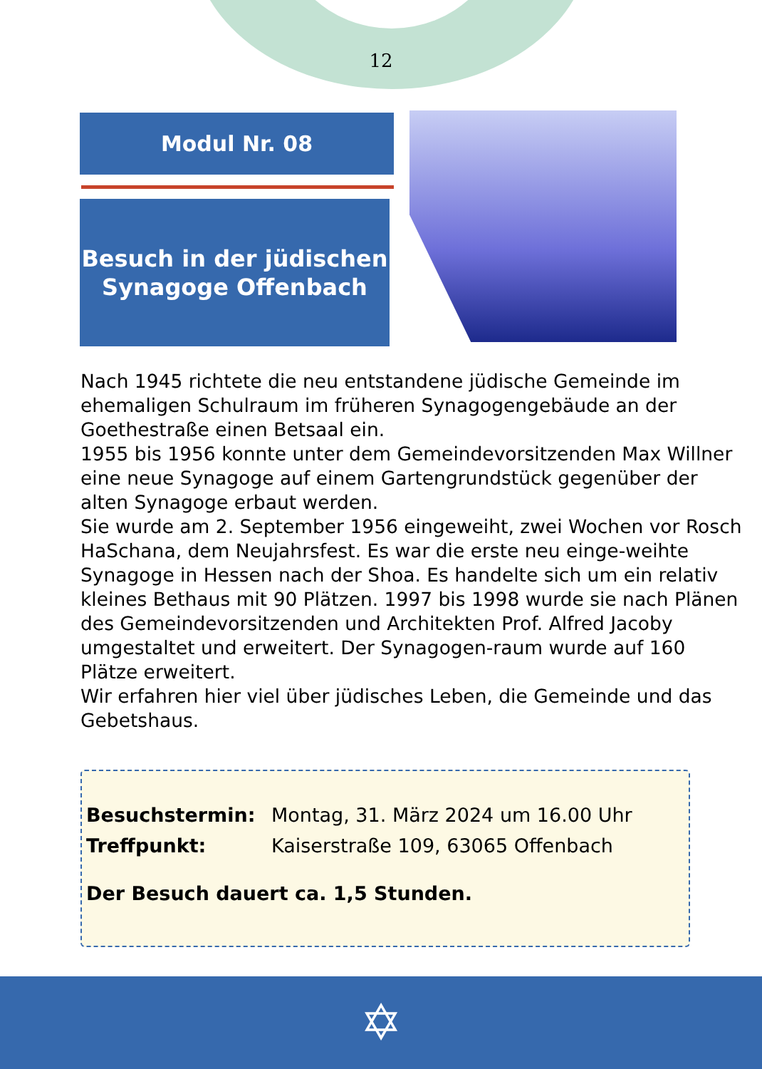12
Modul Nr. 08
Besuch in der jüdischen
Synagoge Offenbach
Nach 1945 richtete die neu entstandene jüdische Gemeinde im ehemaligen Schulraum im früheren Synagogengebäude an der Goethestraße einen Betsaal ein.
1955 bis 1956 konnte unter dem Gemeindevorsitzenden Max Willner eine neue Synagoge auf einem Gartengrundstück gegenüber der alten Synagoge erbaut werden.
Sie wurde am 2. September 1956 eingeweiht, zwei Wochen vor Rosch HaSchana, dem Neujahrsfest. Es war die erste neu einge-weihte Synagoge in Hessen nach der Shoa. Es handelte sich um ein relativ kleines Bethaus mit 90 Plätzen. 1997 bis 1998 wurde sie nach Plänen des Gemeindevorsitzenden und Architekten Prof. Alfred Jacoby umgestaltet und erweitert. Der Synagogen-raum wurde auf 160 Plätze erweitert.
Wir erfahren hier viel über jüdisches Leben, die Gemeinde und das Gebetshaus.
| Besuchstermin: | Montag, 31. März 2024 um 16.00 Uhr |
| Treffpunkt: | Kaiserstraße 109, 63065 Offenbach |
Der Besuch dauert ca. 1,5 Stunden.
✡